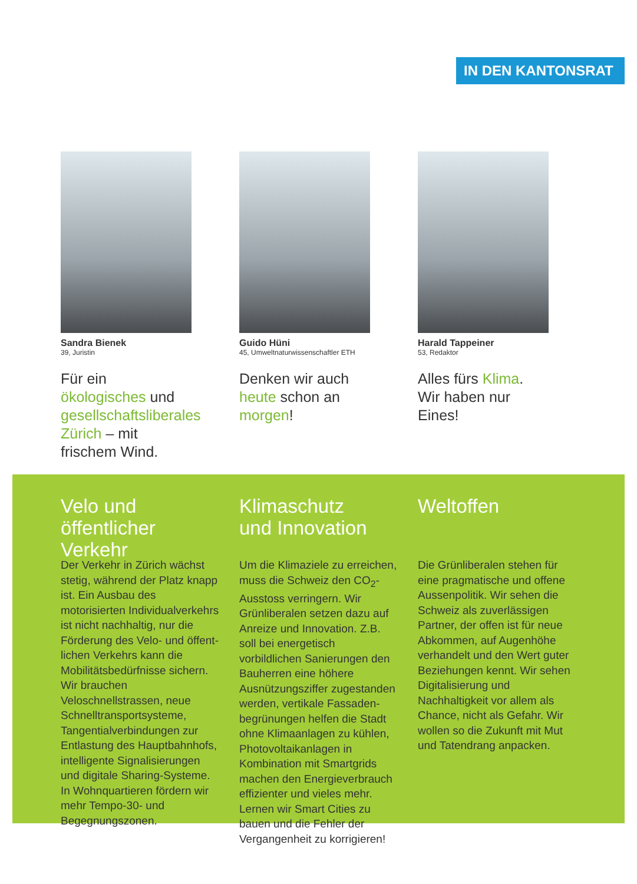IN DEN KANTONSRAT
Sandra Bienek
39, Juristin
Für ein ökologisches und gesellschaftsliberales Zürich – mit frischem Wind.
Guido Hüni
45, Umweltnaturwissenschaftler ETH
Denken wir auch heute schon an morgen!
Harald Tappeiner
53, Redaktor
Alles fürs Klima.
Wir haben nur Eines!
Velo und
öffentlicher Verkehr
Der Verkehr in Zürich wächst stetig, während der Platz knapp ist. Ein Ausbau des motorisierten Individual­verkehrs ist nicht nachhaltig, nur die Förderung des Velo- und öffent­lichen Verkehrs kann die Mobilitäts­bedürfnisse sichern. Wir brauchen Veloschnellstrassen, neue Schnell­transportsysteme, Tangentialverbin­dungen zur Entlastung des Hauptbahn­hofs, intelligente Signalisierungen und digitale Sharing-Systeme. In Wohnquartieren fördern wir mehr Tempo-30- und Begegnungszonen.
Klimaschutz
und Innovation
Um die Klimaziele zu erreichen, muss die Schweiz den CO<sub>2</sub>-Ausstoss verringern. Wir Grünliberalen setzen dazu auf Anreize und Innovation. Z.B. soll bei energetisch vorbildlichen Sanierungen den Bauherren eine höhere Ausnützungsziffer zugestan­den werden, vertikale Fassaden­begrünungen helfen die Stadt ohne Klimaanlagen zu kühlen, Photovoltaik­anlagen in Kombination mit Smart­grids machen den Energieverbrauch effizienter und vieles mehr. Lernen wir Smart Cities zu bauen und die Fehler der Vergangenheit zu korrigieren!
Weltoffen
Die Grünliberalen stehen für eine pragmatische und offene Aussenpolitik. Wir sehen die Schweiz als zuverläs­sigen Partner, der offen ist für neue Abkommen, auf Augenhöhe verhandelt und den Wert guter Beziehungen kennt. Wir sehen Digitalisierung und Nachhaltigkeit vor allem als Chance, nicht als Gefahr. Wir wollen so die Zukunft mit Mut und Tatendrang anpacken.